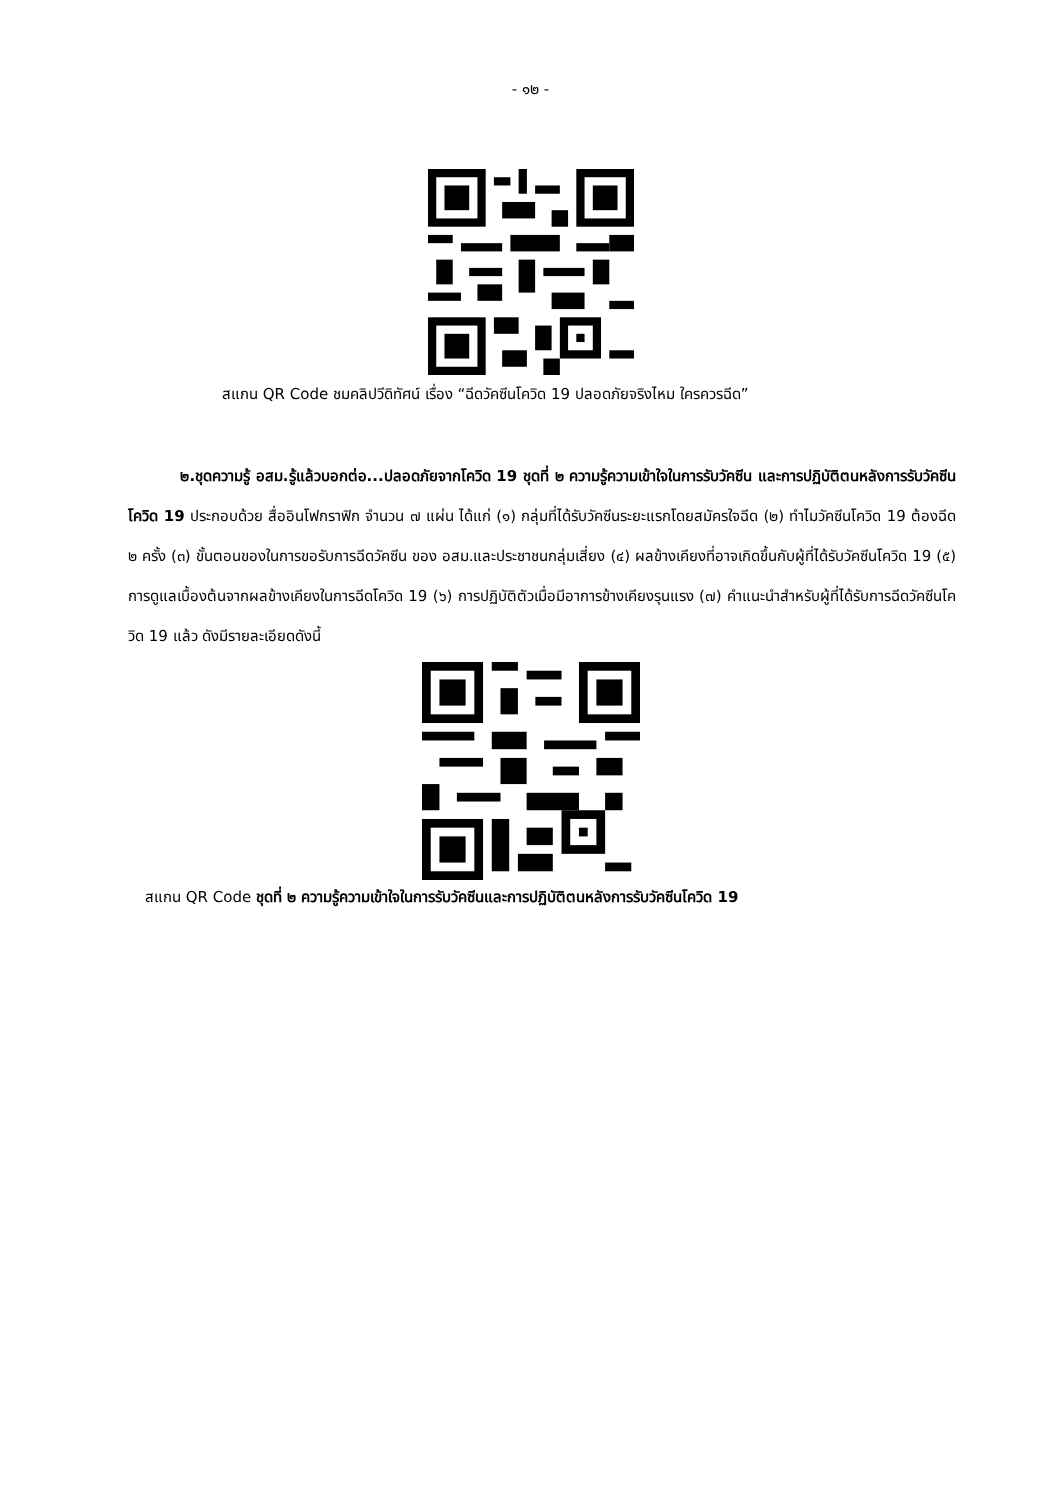- ๑๒ -
สแกน QR Code ชมคลิปวีดิทัศน์ เรื่อง “ฉีดวัคซีนโควิด 19 ปลอดภัยจริงไหม ใครควรฉีด”
๒.ชุดความรู้ อสม.รู้แล้วบอกต่อ...ปลอดภัยจากโควิด 19 ชุดที่ ๒ ความรู้ความเข้าใจในการรับวัคซีน และการปฏิบัติตนหลังการรับวัคซีนโควิด 19 ประกอบด้วย สื่ออินโฟกราฟิก จำนวน ๗ แผ่น ได้แก่ (๑) กลุ่มที่ได้รับวัคซีนระยะแรกโดยสมัครใจฉีด (๒) ทำไมวัคซีนโควิด 19 ต้องฉีด ๒ ครั้ง (๓) ขั้นตอนของในการขอรับการฉีดวัคซีน ของ อสม.และประชาชนกลุ่มเสี่ยง (๔) ผลข้างเคียงที่อาจเกิดขึ้นกับผู้ที่ได้รับวัคซีนโควิด 19 (๕) การดูแลเบื้องต้นจากผลข้างเคียงในการฉีดโควิด 19 (๖) การปฏิบัติตัวเมื่อมีอาการข้างเคียงรุนแรง (๗) คำแนะนำสำหรับผู้ที่ได้รับการฉีดวัคซีนโควิด 19 แล้ว ดังมีรายละเอียดดังนี้
สแกน QR Code ชุดที่ ๒ ความรู้ความเข้าใจในการรับวัคซีนและการปฏิบัติตนหลังการรับวัคซีนโควิด 19